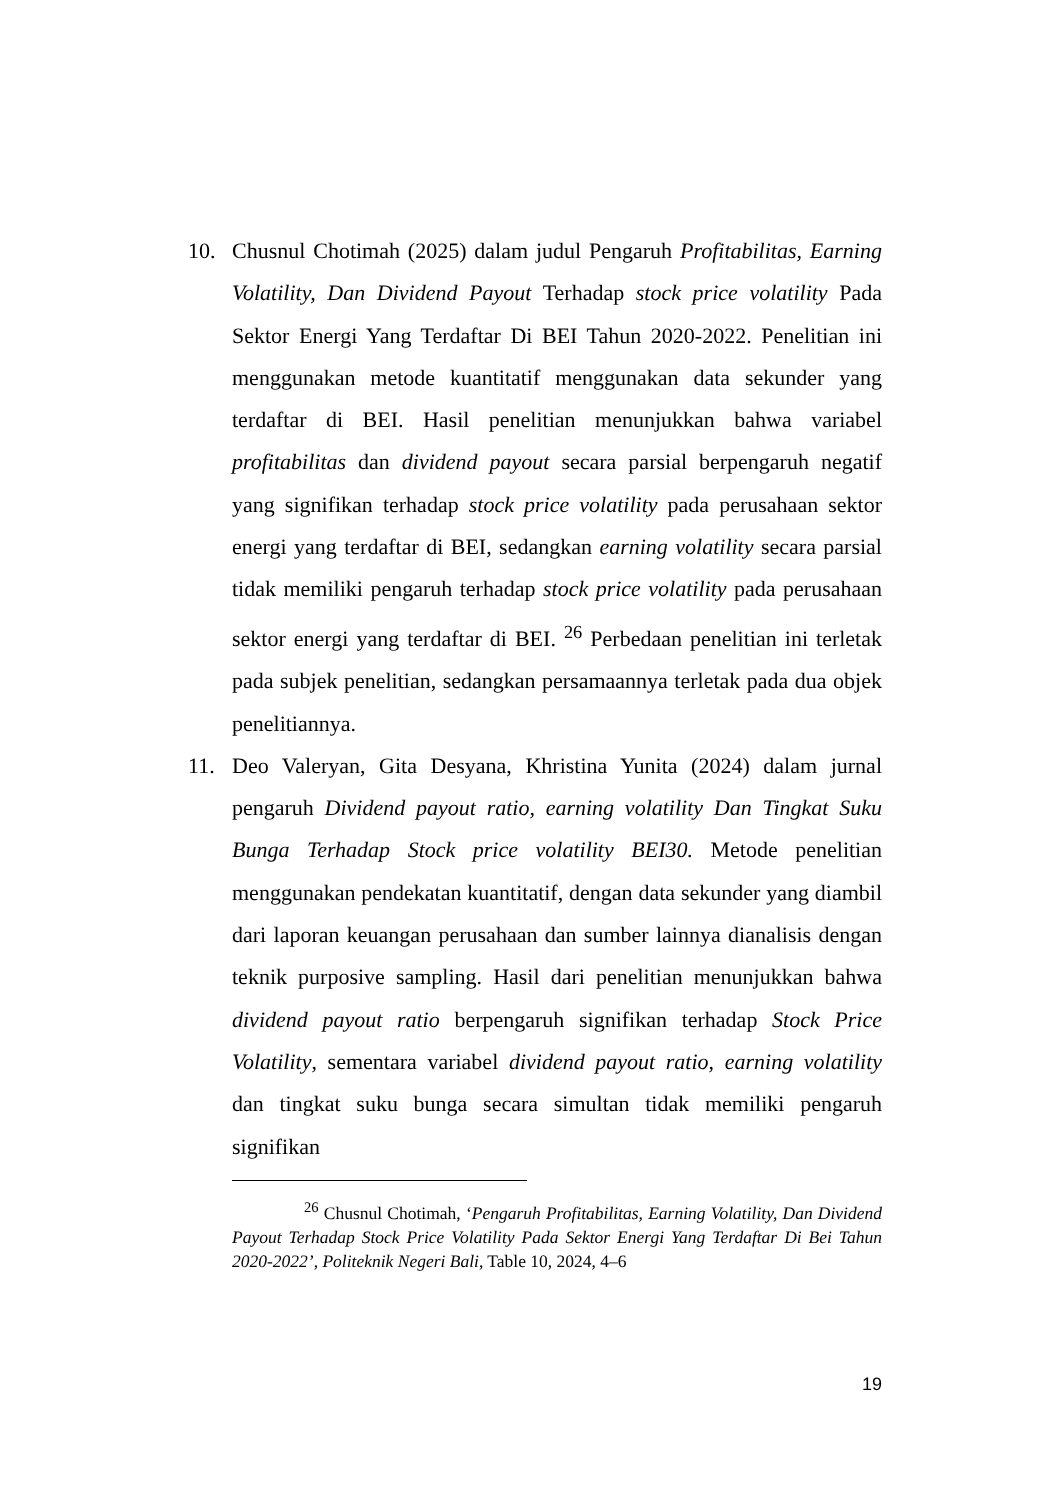10. Chusnul Chotimah (2025) dalam judul Pengaruh Profitabilitas, Earning Volatility, Dan Dividend Payout Terhadap stock price volatility Pada Sektor Energi Yang Terdaftar Di BEI Tahun 2020-2022. Penelitian ini menggunakan metode kuantitatif menggunakan data sekunder yang terdaftar di BEI. Hasil penelitian menunjukkan bahwa variabel profitabilitas dan dividend payout secara parsial berpengaruh negatif yang signifikan terhadap stock price volatility pada perusahaan sektor energi yang terdaftar di BEI, sedangkan earning volatility secara parsial tidak memiliki pengaruh terhadap stock price volatility pada perusahaan sektor energi yang terdaftar di BEI. <sup>26</sup> Perbedaan penelitian ini terletak pada subjek penelitian, sedangkan persamaannya terletak pada dua objek penelitiannya.
11. Deo Valeryan, Gita Desyana, Khristina Yunita (2024) dalam jurnal pengaruh Dividend payout ratio, earning volatility Dan Tingkat Suku Bunga Terhadap Stock price volatility BEI30. Metode penelitian menggunakan pendekatan kuantitatif, dengan data sekunder yang diambil dari laporan keuangan perusahaan dan sumber lainnya dianalisis dengan teknik purposive sampling. Hasil dari penelitian menunjukkan bahwa dividend payout ratio berpengaruh signifikan terhadap Stock Price Volatility, sementara variabel dividend payout ratio, earning volatility dan tingkat suku bunga secara simultan tidak memiliki pengaruh signifikan
<sup>26</sup> Chusnul Chotimah, ‘Pengaruh Profitabilitas, Earning Volatility, Dan Dividend Payout Terhadap Stock Price Volatility Pada Sektor Energi Yang Terdaftar Di Bei Tahun 2020-2022’, Politeknik Negeri Bali, Table 10, 2024, 4–6
19